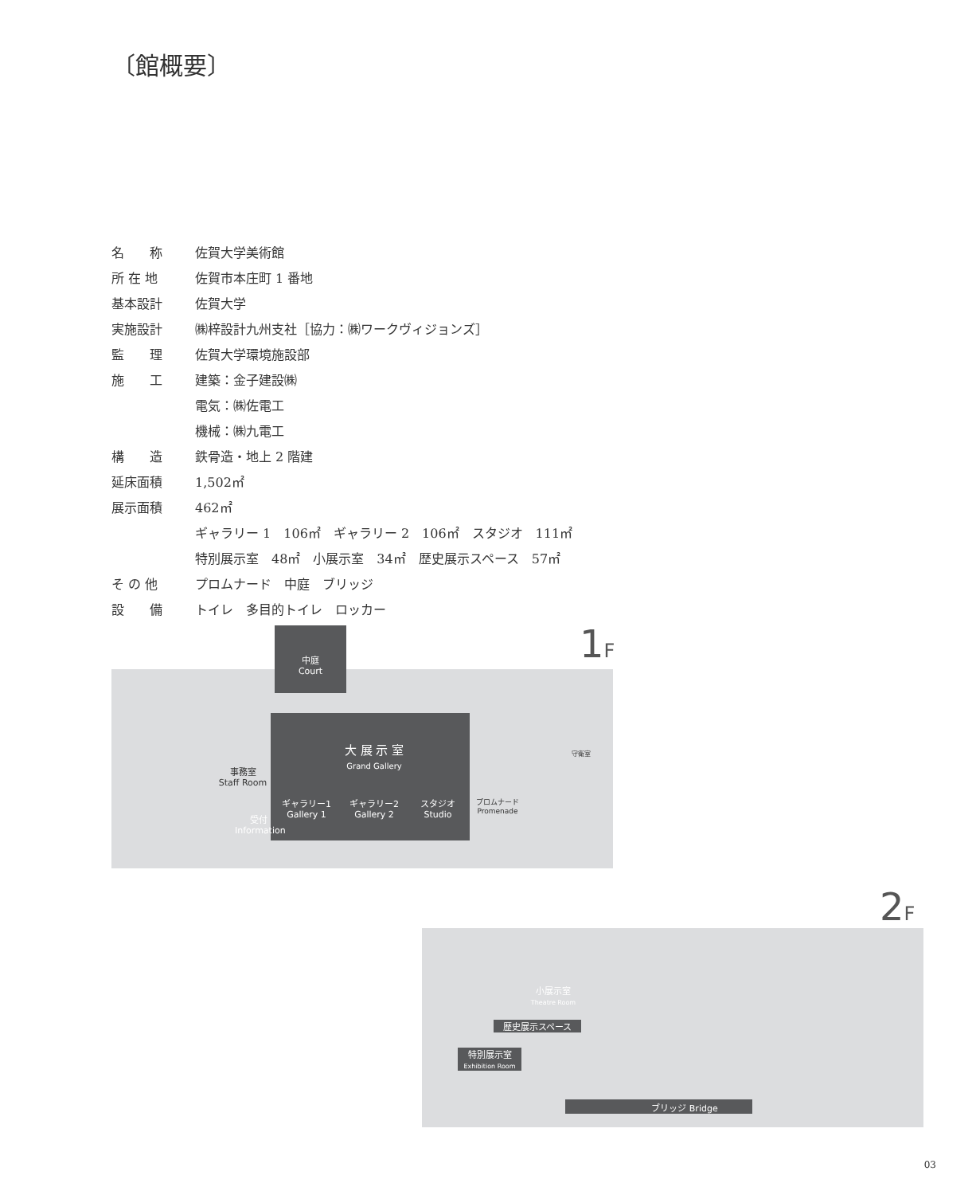〔館概要〕
| 名 称 | 佐賀大学美術館 |
| 所 在 地 | 佐賀市本庄町 1 番地 |
| 基本設計 | 佐賀大学 |
| 実施設計 | ㈱梓設計九州支社［協力：㈱ワークヴィジョンズ］ |
| 監 理 | 佐賀大学環境施設部 |
| 施 工 | 建築：金子建設㈱ |
| | 電気：㈱佐電工 |
| | 機械：㈱九電工 |
| 構 造 | 鉄骨造・地上 2 階建 |
| 延床面積 | 1,502㎡ |
| 展示面積 | 462㎡ |
| | ギャラリー 1 106㎡ ギャラリー 2 106㎡ スタジオ 111㎡ |
| | 特別展示室 48㎡ 小展示室 34㎡ 歴史展示スペース 57㎡ |
| そ の 他 | プロムナード 中庭 ブリッジ |
| 設 備 | トイレ 多目的トイレ ロッカー |
1F
中庭
Court
大 展 示 室
Grand Gallery
ギャラリー1
Gallery 1
ギャラリー2
Gallery 2
スタジオ
Studio
事務室
Staff Room
受付
Information
プロムナード
Promenade
守衛室
2F
小展示室
Theatre Room
歴史展示スペース
特別展示室
Exhibition Room
ブリッジ Bridge
03